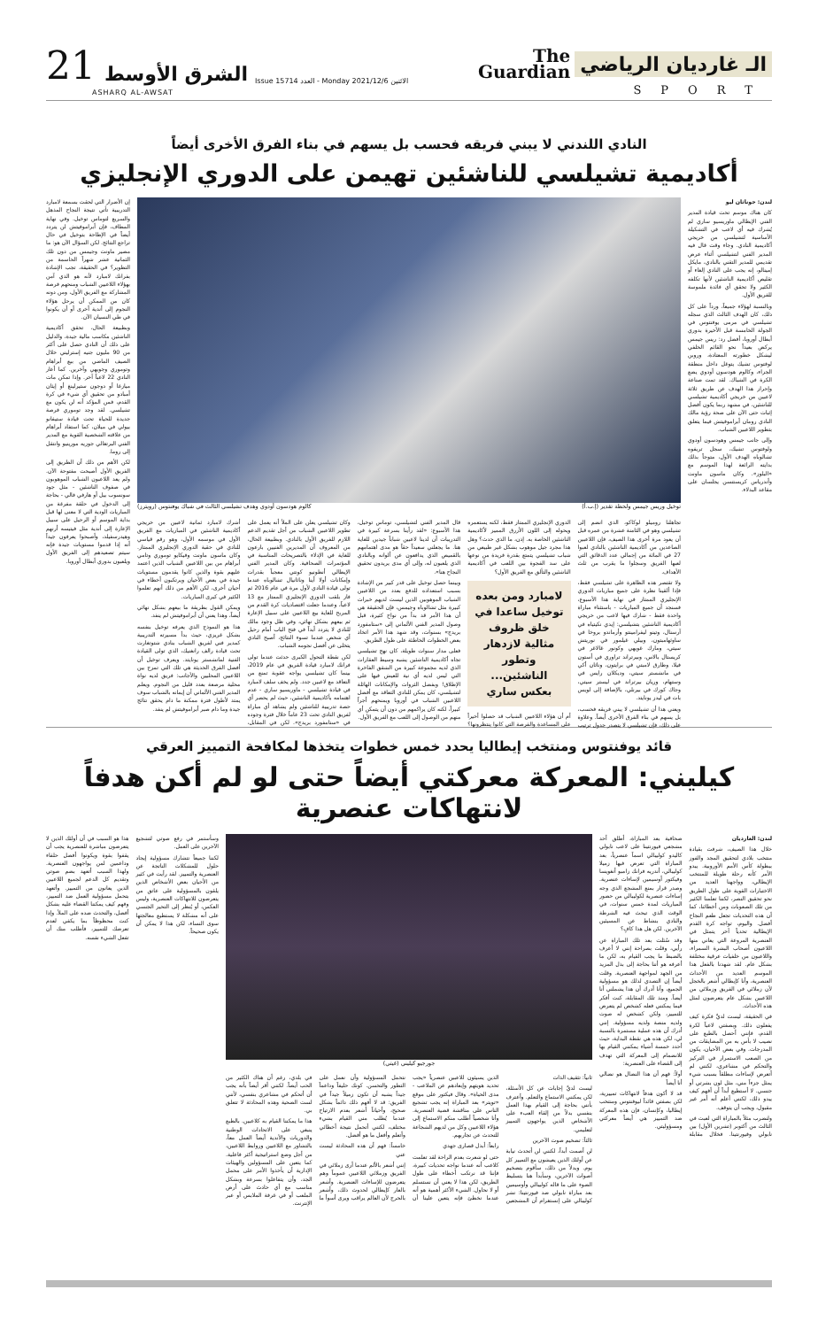21 الشرق الأوسط Issue 15714 العدد - Monday 2021/12/6 الاثنين
ASHARQ AL-AWSAT
The
Guardian الـ غارديان الرياضي
SPORT
النادي اللندني لا يبني فريقه فحسب بل يسهم في بناء الفرق الأخرى أيضاً
أكاديمية تشيلسي للناشئين تهيمن على الدوري الإنجليزي
لندن: جوناثان ليو
كان هناك موسم تحت قيادة المدير الفني الإيطالي ماوريسيو ساري لم يُشرك فيه أي لاعب في التشكيلة الأساسية لتشيلسي من خريجي أكاديمية النادي. وجاء وقت قال فيه المدير الفني لتشيلسي أثناء عرض تقديمي للمدير التقني بالنادي، مايكل إمينالو، إنه يجب على النادي إلغاء أو تقليص أكاديمية الناشئين لأنها تكلفه الكثير ولا تحقق أي فائدة ملموسة للفريق الأول.
وبالنسبة لهؤلاء جميعاً، ورداً على كل ذلك، كان الهدف الثالث الذي سجله تشيلسي في مرمى يوفنتوس في الجولة الخامسة قبل الأخيرة بدوري أبطال أوروبا، أفضل رد: ريس جيمس يركض بعيداً نحو القائم الخلفي ليشكل خطورته المعتادة، وروبن لوفتوس تشيك يتوغل داخل منطقة الجزاء، وكالوم هودسون أودوي يضع الكرة في الشباك. لقد تمت صناعة وإحراز هذا الهدف عن طريق ثلاثة لاعبين من خريجي أكاديمية تشيلسي للناشئين، في مشهد ربما يكون أفضل إثبات حتى الآن على صحة رؤية مالك النادي رومان أبراموفيتش فيما يتعلق بتطوير اللاعبين الشباب.
وإلى جانب جيمس وهودسون أودوي ولوفتوس تشيك، سجل تريفوه تشالوباه الهدف الأول، متوجاً بذلك بدايته الرائعة لهذا الموسم مع «البلوز». وكان ماسون ماونت وأندرياس كريستنسن يجلسان على مقاعد البدلاء.
توخيل وريس جيمس ولحظة تقدير (إ.ب.أ)
كالوم هودسون أودوي وهدف تشيلسي الثالث في شباك يوفنتوس (رويترز)
تجاهلنا روميلو لوكاكو، الذي انضم إلى تشيلسي وهو في الثامنة عشرة من عمره قبل أن يعود مرة أخرى هذا الصيف، فإن اللاعبين الصاعدين من أكاديمية الناشئين بالنادي لعبوا 27 في المائة من إجمالي عدد الدقائق التي لعبها الفريق وسجلوا ما يقرب من ثلث الأهداف.
ولا تقتصر هذه الظاهرة على تشيلسي فقط، فإذا ألقينا نظرة على جميع مباريات الدوري الإنجليزي الممتاز في نهاية هذا الأسبوع، فسنجد أن جميع المباريات - باستثناء مباراة واحدة فقط - شارك فيها لاعب من خريجي أكاديمية الناشئين بتشيلسي: إيدي نكيتياه في آرسنال، وتينو ليفرامينتو وأرماندو بروخا في ساوثهامبتون، وبيلي غيلمور في نوريتش سيتي، ومارك غويهي وكونور غالاغر في كريستال بالاس، وبيرتراند تراوري في أستون فيلا، وطارق لامبتي في برايتون، وناثان أكي في مانشستر سيتي، وديكلان رايس في وستهام، وريان بيرتراند في ليستر سيتي، وجاك كورك في بيرنلي، بالإضافة إلى لويس بات في ليدز يونايتد.
ويعني هذا أن تشيلسي لا يبني فريقه فحسب، بل يسهم في بناء الفرق الأخرى أيضاً. وعلاوة على ذلك، فإن تشيلسي لا يتصدر جدول ترتيب الدوري الإنجليزي الممتاز فقط، لكنه يستعمره ويحوله إلى اللون الأزرق المميز لأكاديمية الناشئين الخاصة به. إذن، ما الذي حدث؟ وهل هذا مجرد جيل موهوب بشكل غير طبيعي من شباب تشيلسي يتمتع بقدرة فريدة من نوعها على سد الفجوة بين اللعب في أكاديمية الناشئين والتألق مع الفريق الأول؟
لامبارد ومن بعده توخيل ساعدا في خلق ظروف مثالية لازدهار وتطور الناشئين... بعكس ساري
أم أن هؤلاء اللاعبين الشباب قد حصلوا أخيراً على المساعدة والفرصة التي كانوا ينتظرونها؟ قال المدير الفني لتشيلسي، توماس توخيل، هذا الأسبوع: «لقد رأينا بسرعة كبيرة في التدريبات أن لدينا لاعبين شباباً جيدين للغاية هنا. ما يجعلني سعيداً حقاً هو مدى اهتمامهم بالقميص الذي يدافعون عن ألوانه وبالنادي الذي يلعبون له، وإلى أي مدى يريدون تحقيق النجاح هنا».
وبينما حصل توخيل على قدر كبير من الإشادة بسبب استعداده للدفع بعدد من اللاعبين الشباب الموهوبين الذين ليست لديهم خبرات كبيرة مثل تشالوباه وجيمس، فإن الحقيقة هي أن هذا الأمر قد بدأ من نواح كثيرة، قبل وصول المدير الفني الألماني إلى «ستامفورد بريدج» بسنوات، وقد شهد هذا الأمر اتخاذ بعض الخطوات الخاطئة على طول الطريق.
فعلى مدار سنوات طويلة، كان نهج تشيلسي تجاه أكاديمية الناشئين يشبه وسيط العقارات الذي لديه مجموعة كبيرة من الشقق الفاخرة التي ليس لديه أي نية للعيش فيها على الإطلاق! وبفضل الثروات والإمكانات الهائلة لتشيلسي، كان يمكن للنادي التعاقد مع أفضل اللاعبين الشباب في أوروبا ويمنحهم أجراً كبيراً، لكنه كان يراكمهم من دون أن يتمكن أي منهم من الوصول إلى اللعب مع الفريق الأول.
وكان تشيلسي يعلن على الملأ أنه يعمل على تطوير اللاعبين الشباب من أجل تقديم الدعم اللازم للفريق الأول بالنادي. وبطبيعة الحال، من المعروف أن المديرين الفنيين بارعون للغاية في الإدلاء بالتصريحات المناسبة في المؤتمرات الصحافية. وكان المدير الفني الإيطالي أنطونيو كونتي معجباً بقدرات وإمكانات أولا أينا وناثانيال تشالوباه عندما تولى قيادة النادي لأول مرة في عام 2016 ثم فاز بلقب الدوري الإنجليزي الممتاز مع 13 لاعباً، وعندما جعلت اقتصاديات كرة القدم من المربح للغاية بيع اللاعبين على سبيل الإعارة ثم بيعهم بشكل نهائي، وفي ظل وجود مالك للنادي لا يتردد أبداً في فتح الباب أمام رحيل أي شخص عندما تسوء النتائج، أصبح النادي يتخلى عن أفضل نجومه الشباب.
لكن نقطة التحول الكبرى حدثت عندما تولى فرانك لامبارد قيادة الفريق في عام 2019، بينما كان تشيلسي يواجه عقوبة تمنع من التعاقد مع لاعبين جدد. ولم يخف سلف لامبارد في قيادة تشيلسي - ماوريسيو ساري - عدم اهتمامه بأكاديمية الناشئين، حيث لم يحضر أي حصة تدريبية للناشئين ولم يشاهد أي مباراة لفريق النادي تحت 23 عاماً خلال فترة وجوده في «ستامفورد بريدج». لكن في المقابل، أشرك لامبارد ثمانية لاعبين من خريجي أكاديمية الناشئين في المباريات مع الفريق الأول في موسمه الأول، وهو رقم قياسي للنادي في حقبة الدوري الإنجليزي الممتاز. وكان ماسون ماونت وفيكايو توموري وتامي أبراهام من بين اللاعبين الشباب الذين اعتمد عليهم بقوة والذين كانوا يقدمون مستويات جيدة في بعض الأحيان ويرتكبون أخطاء في أحيان أخرى، لكن الأهم من ذلك أنهم تعلموا الكثير في كبرى المباريات.
ويمكن القول بطريقة ما بيعهم بشكل نهائي أيضاً، وهذا يعني أن أبراموفيتش لم ينفد.
هذا هو النموذج الذي يعرفه توخيل بنفسه بشكل غريزي، حيث بدأ مسيرته التدريبية كمدير فني لفريق الشباب بنادي شتوتغارت تحت قيادة رالف رانغنيك، الذي تولى القيادة الفنية لمانشستر يونايتد. ويعرف توخيل أن أفضل الفرق الحديثة هي تلك التي تمزج بين اللاعبين المحليين والأجانب: فريق لديه نواة محلية مرصعة بعدد قليل من النجوم. ويعلم المدير الفني الألماني أن إيمانه بالشباب سوف يمتد لأطول فترة ممكنة ما دام يحقق نتائج جيدة وما دام صبر أبراموفيتش لم ينفد.
إن الأضرار التي لحقت بسمعة لامبارد التدريبية تأتي نتيجة النجاح المذهل والسريع لتوماس توخيل. وفي نهاية المطاف، فإن أبراموفيتش لن يتردد أيضاً في الإطاحة بتوخيل في حال تراجع النتائج. لكن السؤال الآن هو: ما مصير ماونت وجيمس من دون تلك الثمانية عشر شهراً الحاسمة من التطوير؟ في الحقيقة، تجب الإشادة بفرانك لامبارد لأنه هو الذي آمن بهؤلاء اللاعبين الشباب ومنحهم فرصة المشاركة مع الفريق الأول، ومن دونه كان من الممكن أن يرحل هؤلاء النجوم إلى أندية أخرى أو أن يكونوا في طي النسيان الآن.
وبطبيعة الحال، تحقق أكاديمية الناشئين مكاسب مالية جيدة، والدليل على ذلك أن النادي حصل على أكثر من 90 مليون جنيه إسترليني خلال الصيف الماضي من بيع أبراهام وتوموري وجويهي وآخرين. كما أعار النادي 22 لاعباً آخر. وإذا تمكن مات ميازغا أو دوجون ستيرلينغ أو إيثان أمبادو من تحقيق أي شيء في كرة القدم، فمن المؤكد أنه لن يكون مع تشيلسي. لقد وجد توموري فرصة جديدة للحياة تحت قيادة ستيفانو بيولي في ميلان، كما استفاد أبراهام من علاقته الشخصية القوية مع المدير الفني البرتغالي جوزيه مورينيو وانتقل إلى روما.
لكن الأهم من ذلك أن الطريق إلى الفريق الأول أصبحت مفتوحة الآن. ولم يعد اللاعبون الشباب الموهوبون في صفوف الناشئين - مثل جود سونسوب بيل أو هارفي فالي - بحاجة إلى الدخول في حلقة مفرغة من المباريات الودية التي لا معنى لها قبل بداية الموسم أو الرحيل على سبيل الإعارة إلى أندية مثل فيتيسه أرنهم وهيدرسفيلد، وأصبحوا يعرفون جيداً أنه إذا قدموا مستويات جيدة فإنه سيتم تصعيدهم إلى الفريق الأول ويلعبون بدوري أبطال أوروبا.
قائد يوفنتوس ومنتخب إيطاليا يحدد خمس خطوات يتخذها لمكافحة التمييز العرقي
كيليني: المعركة معركتي أيضاً حتى لو لم أكن هدفاً لانتهاكات عنصرية
لندن: الغارديان
خلال هذا الصيف، شرفت بقيادة منتخب بلادي لتحقيق المجد والفوز ببطولة كأس الأمم الأوروبية. يبدو الأمر كأنه رحلة طويلة للمنتخب الإيطالي، وواجهنا العديد من الاختبارات القوية على طول الطريق نحو تحقيق النصر، لكننا تعلمنا الكثير من تلك الصعوبات ومن أخطائنا، كما أن هذه التحديات تجعل طعم النجاح أفضل. واليوم، تواجه كرة القدم الإيطالية تحدياً آخر يتمثل في العنصرية المروعة التي يعاني منها اللاعبون أصحاب البشرة السمراء، واللاعبون من خلفيات عرقية مختلفة بشكل عام. لقد شهدنا بالفعل هذا الموسم العديد من الأحداث العنصرية، وأنا كإيطالي أشعر بالخجل لأن زملائي في الفريق وزملائي من اللاعبين بشكل عام يتعرضون لمثل هذه الأحداث.
في الحقيقة، ليست لديَّ فكرة كيف يفعلون ذلك. وبصفتي لاعباً لكرة القدم، فإنني أحصل بالطبع على نصيب لا بأس به من المضايقات من المدرجات. وفي بعض الأحيان، يكون من الصعب الاستمرار في التركيز والتحكم في مشاعري، لكنني لم أتعرض لإساءات مطلقاً بسبب شيء يمثل جزءاً مني، مثل لون بشرتي أو جنسي. لا أستطيع أبداً أن أفهم كيف يبدو ذلك، لكنني أعلم أنه أمر غير مقبول، ويجب أن يتوقف.
ولنضرب مثلاً بالمباراة التي لعبت في الثالث من أكتوبر (تشرين الأول) بين نابولي وفيورنتينا. فخلال مقابلة صحافية بعد المباراة، أطلق أحد مشجعي فيورنتينا على لاعب نابولي كاليدو كوليبالي اسماً عنصرياً، بعد المباراة التي تعرض فيها زميلا كوليبالي، أندريه فرانك زامبو أنغويسا وفيكتور أوسيمين لإساءات عنصرية. وصدر قرار بمنع المشجع الذي وجه إساءات عنصرية لكوليبالي من حضور المباريات لمدة خمس سنوات، في الوقت الذي تبحث فيه الشرطة والنادي بنشاط عن المسيئين الآخرين. لكن هل هذا كافٍ؟
وقد سُئلت بعد تلك المباراة عن رأيي، وقلت بصراحة إنني لا أعرف بالضبط ما يجب القيام به، لكن ما أعرفه هو أننا بحاجة إلى بذل المزيد من الجهد لمواجهة العنصرية. وقلت أيضاً إن التصدي لذلك هو مسؤولية الجميع، وأنا أدرك أن هذا يشملني أنا أيضاً. ومنذ تلك المقابلة، كنت أفكر فيما يمكنني فعله كشخص لم يتعرض للتمييز، ولكن كشخص له صوت ولديه منصة ولديه مسؤولية. إنني أدرك أن هذه عملية مستمرة بالنسبة لي، لكن هذه هي نقطة البداية، حيث أحدد خمسة أشياء يمكنني القيام بها للانضمام إلى المعركة التي تهدف إلى القضاء على العنصرية:
أولاً: فهم أن هذا النضال هو نضالي أنا أيضاً
قد لا أكون هدفاً لانتهاكات تمييزية، لكن بصفتي قائداً ليوفنتوس ومنتخب إيطاليا، وكإنسان، فإن هذه المعركة ضد التمييز هي أيضاً معركتي ومسؤوليتي.
جورجيو كيليني (غيتي)
ثانياً: تثقيف الذات
ليست لديَّ إجابات عن كل الأسئلة، لكن يمكنني الاستماع والتعلم. وأعترف بأنني بحاجة إلى القيام بهذا العمل بنفسي بدلاً من إلقاء العبء على الأشخاص الذين يواجهون التمييز لتعليمي.
ثالثاً: تضخيم صوت الآخرين
لن أصمت أبداً، لكنني لن أتحدث نيابة عن أولئك الذين يعيشون مع التمييز كل يوم. وبدلاً من ذلك، سأقوم بتضخيم أصوات الآخرين، وسأبدأ هنا بتسليط الضوء على ما قاله كوليبالي وأوسيمين بعد مباراة نابولي ضد فيورنتينا: نشر كوليبالي على إنستغرام أن المشجعين الذين يسيئون للاعبين عنصرياً «يجب تحديد هويتهم وإبعادهم عن الملاعب - مدى الحياة». وقال فيكتور على موقع «تويتر» بعد المباراة إنه يجب تشجيع الناس على مناقشة قضية العنصرية. وأنا شخصياً أطلب منكم الاستماع إلى هؤلاء اللاعبين وكل من لديهم الشجاعة للتحدث عن تجاربهم.
رابعاً: أبذل قصارى جهدي
حتى لو شعرت بعدم الراحة لقد تعلمت كلاعب أنه عندما نواجه تحديات كبيرة، فإننا قد نرتكب أخطاء على طول الطريق، لكن هذا لا يعني أن نستسلم أو لا نحاول. الشيء الأكثر أهمية هو أنه عندما نخطئ فإنه يتعين علينا أن نتحمل المسؤولية وأن نعمل على التطور والتحسن. كونك حليفاً وداعماً جيداً يشبه أن تكون زميلاً جيداً في الفريق: قد لا أفهم ذلك دائماً بشكل صحيح، وأحياناً أشعر بعدم الارتياح عندما يُطلب مني القيام بشيء مختلف، لكنني أتحمل نتيجة أخطائي وأتعلم وأفعل ما هو أفضل.
خامساً: فهم أن هذه المحادثة ليست عني
إنني أشعر بالألم عندما أرى زملائي في الفريق وزملائي اللاعبين عموماً وهم يتعرضون للإساءات العنصرية. وأشعر بالعار كإيطالي لحدوث ذلك، وأشعر بالحرج لأن العالم يراقب ويرى أسوأ ما في بلدي، رغم أن هناك الكثير من الحب أيضاً. لكنني أقر أيضاً بأنه يجب أن أتحكم في مشاعري بنفسي، لأنني لست الضحية وهذه المحادثة لا تتعلق بي.
هذا ما يمكننا القيام به كلاعبين. بالطبع ينبغي على الاتحادات الوطنية والدوريات والأندية أيضاً العمل معاً، بالتشاور مع اللاعبين وروابط اللاعبين، من أجل وضع استراتيجية أكثر فاعلية. كما يتعين على المسؤولين والهيئات الإدارية أن يأخذوا الأمر على محمل الجد، وأن يتفاعلوا بسرعة وبشكل مناسب مع أي حادث على أرض الملعب أو في غرفة الملابس أو عبر الإنترنت.
وسأستمر في رفع صوتي لتشجيع الآخرين على العمل.
لكننا جميعاً نتشارك مسؤولية إيجاد حلول للمشكلات الناتجة عن العنصرية والتمييز. لقد رأيت في كثير من الأحيان بعض الأشخاص الذين يلقون بالمسؤولية على عاتق من يتعرضون للانتهاكات العنصرية، وليس العكس، أو يُنظر إلى التحيز الجنسي على أنه مشكلة لا يستطيع معالجتها سوى النساء، لكن هذا لا يمكن أن يكون صحيحاً.
هذا هو السبب في أن أولئك الذين لا يتعرضون مباشرة للعنصرية يجب أن يقفوا بقوة ويكونوا أفضل حلفاء وداعمين لمن يواجهون العنصرية. ولهذا السبب أتعهد بضم صوتي وتقديم كل الدعم لجميع اللاعبين الذين يعانون من التمييز. وأتعهد بتحمل مسؤولية العمل ضد التمييز، وفهم كيف يمكننا القضاء عليه بشكل أفضل، والتحدث ضده على الملأ. وإذا كنت محظوظاً بما يكفي لعدم تعرضك للتمييز، فأطلب منك أن تفعل الشيء نفسه.